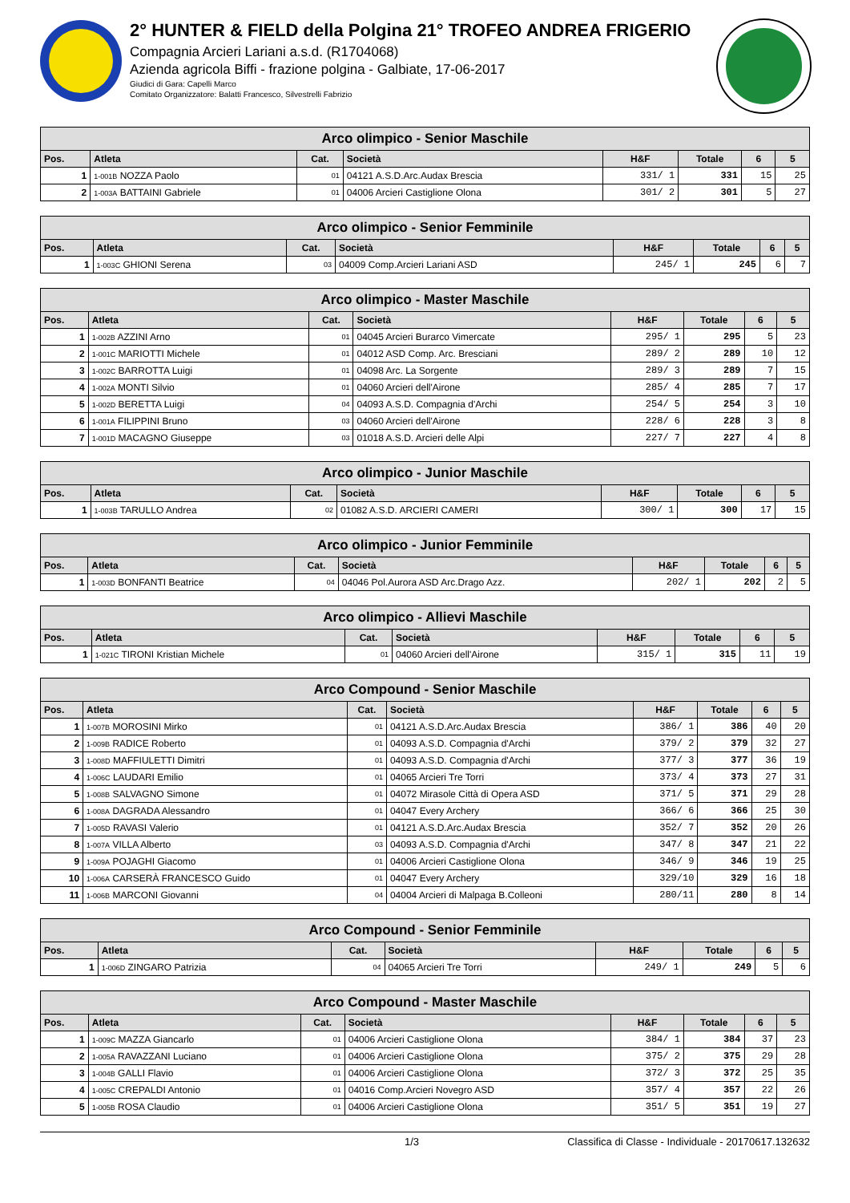2° HUNTER & FIELD della Polgina 21° TROFEO ANDREA FRIGERIO
Compagnia Arcieri Lariani a.s.d. (R1704068)
Azienda agricola Biffi - frazione polgina - Galbiate, 17-06-2017
Giudici di Gara: Capelli Marco
Comitato Organizzatore: Balatti Francesco, Silvestrelli Fabrizio
| Arco olimpico - Senior Maschile | | | | | | | |
| Pos. | Atleta | Cat. | Società | H&F | Totale | 6 | 5 |
| 1 | 1-001B NOZZA Paolo | 01 | 04121 A.S.D.Arc.Audax Brescia | 331/ 1 | 331 | 15 | 25 |
| 2 | 1-003A BATTAINI Gabriele | 01 | 04006 Arcieri Castiglione Olona | 301/ 2 | 301 | 5 | 27 |
| Arco olimpico - Senior Femminile | | | | | | | |
| Pos. | Atleta | Cat. | Società | H&F | Totale | 6 | 5 |
| 1 | 1-003C GHIONI Serena | 03 | 04009 Comp.Arcieri Lariani ASD | 245/ 1 | 245 | 6 | 7 |
| Arco olimpico - Master Maschile | | | | | | | |
| Pos. | Atleta | Cat. | Società | H&F | Totale | 6 | 5 |
| 1 | 1-002B AZZINI Arno | 01 | 04045 Arcieri Burarco Vimercate | 295/ 1 | 295 | 5 | 23 |
| 2 | 1-001C MARIOTTI Michele | 01 | 04012 ASD Comp. Arc. Bresciani | 289/ 2 | 289 | 10 | 12 |
| 3 | 1-002C BARROTTA Luigi | 01 | 04098 Arc. La Sorgente | 289/ 3 | 289 | 7 | 15 |
| 4 | 1-002A MONTI Silvio | 01 | 04060 Arcieri dell'Airone | 285/ 4 | 285 | 7 | 17 |
| 5 | 1-002D BERETTA Luigi | 04 | 04093 A.S.D. Compagnia d'Archi | 254/ 5 | 254 | 3 | 10 |
| 6 | 1-001A FILIPPINI Bruno | 03 | 04060 Arcieri dell'Airone | 228/ 6 | 228 | 3 | 8 |
| 7 | 1-001D MACAGNO Giuseppe | 03 | 01018 A.S.D. Arcieri delle Alpi | 227/ 7 | 227 | 4 | 8 |
| Arco olimpico - Junior Maschile | | | | | | | |
| Pos. | Atleta | Cat. | Società | H&F | Totale | 6 | 5 |
| 1 | 1-003B TARULLO Andrea | 02 | 01082 A.S.D. ARCIERI CAMERI | 300/ 1 | 300 | 17 | 15 |
| Arco olimpico - Junior Femminile | | | | | | | |
| Pos. | Atleta | Cat. | Società | H&F | Totale | 6 | 5 |
| 1 | 1-003D BONFANTI Beatrice | 04 | 04046 Pol.Aurora ASD Arc.Drago Azz. | 202/ 1 | 202 | 2 | 5 |
| Arco olimpico - Allievi Maschile | | | | | | | |
| Pos. | Atleta | Cat. | Società | H&F | Totale | 6 | 5 |
| 1 | 1-021C TIRONI Kristian Michele | 01 | 04060 Arcieri dell'Airone | 315/ 1 | 315 | 11 | 19 |
| Arco Compound - Senior Maschile | | | | | | | |
| Pos. | Atleta | Cat. | Società | H&F | Totale | 6 | 5 |
| 1 | 1-007B MOROSINI Mirko | 01 | 04121 A.S.D.Arc.Audax Brescia | 386/ 1 | 386 | 40 | 20 |
| 2 | 1-009B RADICE Roberto | 01 | 04093 A.S.D. Compagnia d'Archi | 379/ 2 | 379 | 32 | 27 |
| 3 | 1-008D MAFFIULETTI Dimitri | 01 | 04093 A.S.D. Compagnia d'Archi | 377/ 3 | 377 | 36 | 19 |
| 4 | 1-006C LAUDARI Emilio | 01 | 04065 Arcieri Tre Torri | 373/ 4 | 373 | 27 | 31 |
| 5 | 1-008B SALVAGNO Simone | 01 | 04072 Mirasole Città di Opera ASD | 371/ 5 | 371 | 29 | 28 |
| 6 | 1-008A DAGRADA Alessandro | 01 | 04047 Every Archery | 366/ 6 | 366 | 25 | 30 |
| 7 | 1-005D RAVASI Valerio | 01 | 04121 A.S.D.Arc.Audax Brescia | 352/ 7 | 352 | 20 | 26 |
| 8 | 1-007A VILLA Alberto | 03 | 04093 A.S.D. Compagnia d'Archi | 347/ 8 | 347 | 21 | 22 |
| 9 | 1-009A POJAGHI Giacomo | 01 | 04006 Arcieri Castiglione Olona | 346/ 9 | 346 | 19 | 25 |
| 10 | 1-006A CARSERÀ FRANCESCO Guido | 01 | 04047 Every Archery | 329/10 | 329 | 16 | 18 |
| 11 | 1-006B MARCONI Giovanni | 04 | 04004 Arcieri di Malpaga B.Colleoni | 280/11 | 280 | 8 | 14 |
| Arco Compound - Senior Femminile | | | | | | | |
| Pos. | Atleta | Cat. | Società | H&F | Totale | 6 | 5 |
| 1 | 1-006D ZINGARO Patrizia | 04 | 04065 Arcieri Tre Torri | 249/ 1 | 249 | 5 | 6 |
| Arco Compound - Master Maschile | | | | | | | |
| Pos. | Atleta | Cat. | Società | H&F | Totale | 6 | 5 |
| 1 | 1-009C MAZZA Giancarlo | 01 | 04006 Arcieri Castiglione Olona | 384/ 1 | 384 | 37 | 23 |
| 2 | 1-005A RAVAZZANI Luciano | 01 | 04006 Arcieri Castiglione Olona | 375/ 2 | 375 | 29 | 28 |
| 3 | 1-004B GALLI Flavio | 01 | 04006 Arcieri Castiglione Olona | 372/ 3 | 372 | 25 | 35 |
| 4 | 1-005C CREPALDI Antonio | 01 | 04016 Comp.Arcieri Novegro ASD | 357/ 4 | 357 | 22 | 26 |
| 5 | 1-005B ROSA Claudio | 01 | 04006 Arcieri Castiglione Olona | 351/ 5 | 351 | 19 | 27 |
1/3 Classifica di Classe - Individuale - 20170617.132632